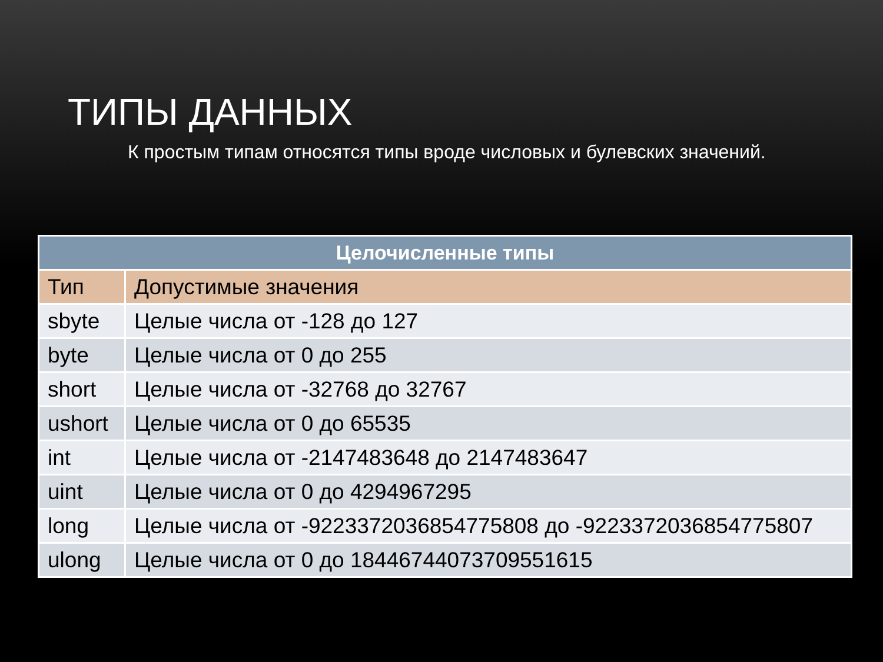ТИПЫ ДАННЫХ
К простым типам относятся типы вроде числовых и булевских значений.
| Целочисленные типы | |
| --- | --- |
| Тип | Допустимые значения |
| sbyte | Целые числа от -128 до 127 |
| byte | Целые числа от 0 до 255 |
| short | Целые числа от -32768 до 32767 |
| ushort | Целые числа от 0 до 65535 |
| int | Целые числа от -2147483648 до 2147483647 |
| uint | Целые числа от 0 до 4294967295 |
| long | Целые числа от -9223372036854775808 до -9223372036854775807 |
| ulong | Целые числа от 0 до 18446744073709551615 |